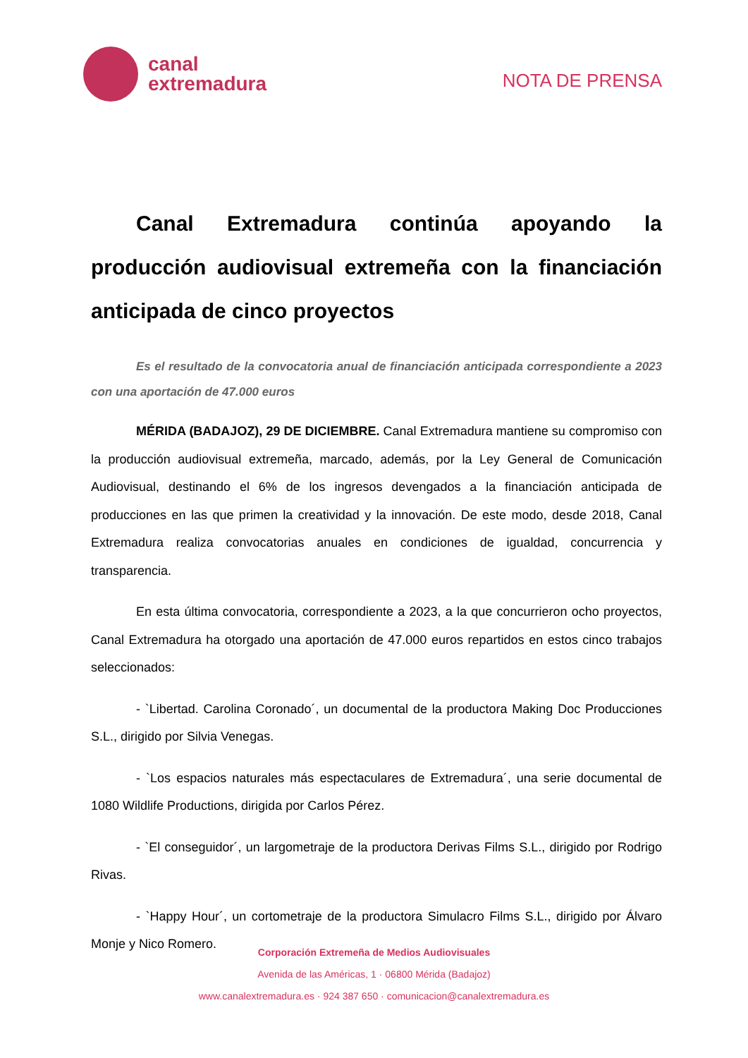canal
extremadura
NOTA DE PRENSA
Canal Extremadura continúa apoyando la producción audiovisual extremeña con la financiación anticipada de cinco proyectos
Es el resultado de la convocatoria anual de financiación anticipada correspondiente a 2023 con una aportación de 47.000 euros
MÉRIDA (BADAJOZ), 29 DE DICIEMBRE. Canal Extremadura mantiene su compromiso con la producción audiovisual extremeña, marcado, además, por la Ley General de Comunicación Audiovisual, destinando el 6% de los ingresos devengados a la financiación anticipada de producciones en las que primen la creatividad y la innovación. De este modo, desde 2018, Canal Extremadura realiza convocatorias anuales en condiciones de igualdad, concurrencia y transparencia.
En esta última convocatoria, correspondiente a 2023, a la que concurrieron ocho proyectos, Canal Extremadura ha otorgado una aportación de 47.000 euros repartidos en estos cinco trabajos seleccionados:
- `Libertad. Carolina Coronado´, un documental de la productora Making Doc Producciones S.L., dirigido por Silvia Venegas.
- `Los espacios naturales más espectaculares de Extremadura´, una serie documental de 1080 Wildlife Productions, dirigida por Carlos Pérez.
- `El conseguidor´, un largometraje de la productora Derivas Films S.L., dirigido por Rodrigo Rivas.
- `Happy Hour´, un cortometraje de la productora Simulacro Films S.L., dirigido por Álvaro Monje y Nico Romero.
Corporación Extremeña de Medios Audiovisuales
Avenida de las Américas, 1 · 06800 Mérida (Badajoz)
www.canalextremadura.es · 924 387 650 · comunicacion@canalextremadura.es